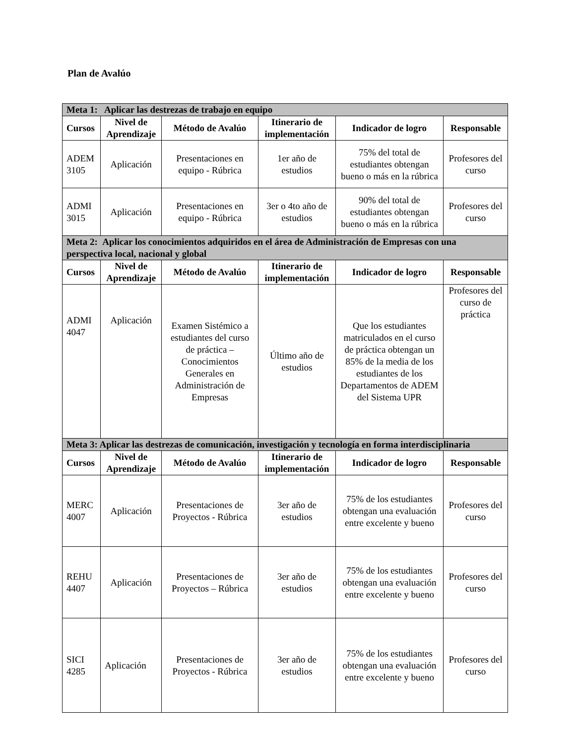Plan de Avalúo
| Meta 1: Aplicar las destrezas de trabajo en equipo | | | | | |
| Cursos | Nivel de Aprendizaje | Método de Avalúo | Itinerario de implementación | Indicador de logro | Responsable |
| ADEM 3105 | Aplicación | Presentaciones en equipo - Rúbrica | 1er año de estudios | 75% del total de estudiantes obtengan bueno o más en la rúbrica | Profesores del curso |
| ADMI 3015 | Aplicación | Presentaciones en equipo - Rúbrica | 3er o 4to año de estudios | 90% del total de estudiantes obtengan bueno o más en la rúbrica | Profesores del curso |
| Meta 2: Aplicar los conocimientos adquiridos en el área de Administración de Empresas con una perspectiva local, nacional y global | | | | | |
| Cursos | Nivel de Aprendizaje | Método de Avalúo | Itinerario de implementación | Indicador de logro | Responsable |
| ADMI 4047 | Aplicación | Examen Sistémico a estudiantes del curso de práctica – Conocimientos Generales en Administración de Empresas | Último año de estudios | Que los estudiantes matriculados en el curso de práctica obtengan un 85% de la media de los estudiantes de los Departamentos de ADEM del Sistema UPR | Profesores del curso de práctica |
| Meta 3: Aplicar las destrezas de comunicación, investigación y tecnología en forma interdisciplinaria | | | | | |
| Cursos | Nivel de Aprendizaje | Método de Avalúo | Itinerario de implementación | Indicador de logro | Responsable |
| MERC 4007 | Aplicación | Presentaciones de Proyectos - Rúbrica | 3er año de estudios | 75% de los estudiantes obtengan una evaluación entre excelente y bueno | Profesores del curso |
| REHU 4407 | Aplicación | Presentaciones de Proyectos – Rúbrica | 3er año de estudios | 75% de los estudiantes obtengan una evaluación entre excelente y bueno | Profesores del curso |
| SICI 4285 | Aplicación | Presentaciones de Proyectos - Rúbrica | 3er año de estudios | 75% de los estudiantes obtengan una evaluación entre excelente y bueno | Profesores del curso |